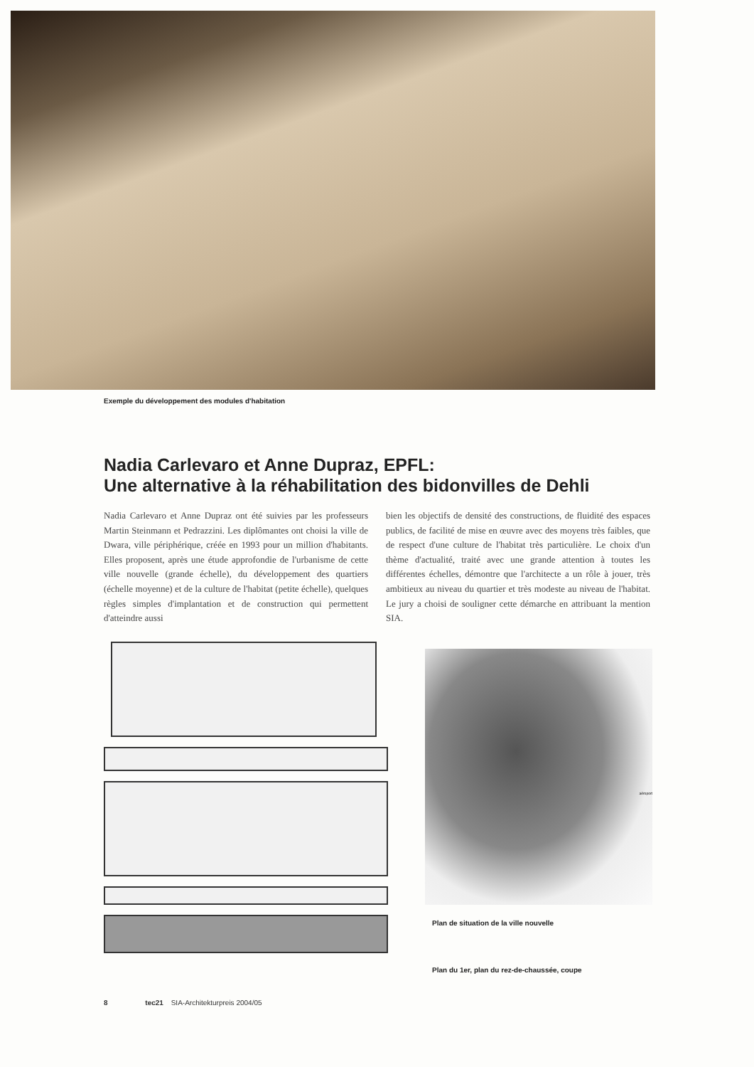Exemple du développement des modules d'habitation
Nadia Carlevaro et Anne Dupraz, EPFL:
Une alternative à la réhabilitation des bidonvilles de Dehli
Nadia Carlevaro et Anne Dupraz ont été suivies par les professeurs Martin Steinmann et Pedrazzini. Les diplômantes ont choisi la ville de Dwara, ville périphérique, créée en 1993 pour un million d'habitants. Elles proposent, après une étude approfondie de l'urbanisme de cette ville nouvelle (grande échelle), du développement des quartiers (échelle moyenne) et de la culture de l'habitat (petite échelle), quelques règles simples d'implantation et de construction qui permettent d'atteindre aussi
bien les objectifs de densité des constructions, de fluidité des espaces publics, de facilité de mise en œuvre avec des moyens très faibles, que de respect d'une culture de l'habitat très particulière. Le choix d'un thème d'actualité, traité avec une grande attention à toutes les différentes échelles, démontre que l'architecte a un rôle à jouer, très ambitieux au niveau du quartier et très modeste au niveau de l'habitat. Le jury a choisi de souligner cette démarche en attribuant la mention SIA.
aéroport
Plan de situation de la ville nouvelle
Plan du 1er, plan du rez-de-chaussée, coupe
8 tec21 SIA-Architekturpreis 2004/05